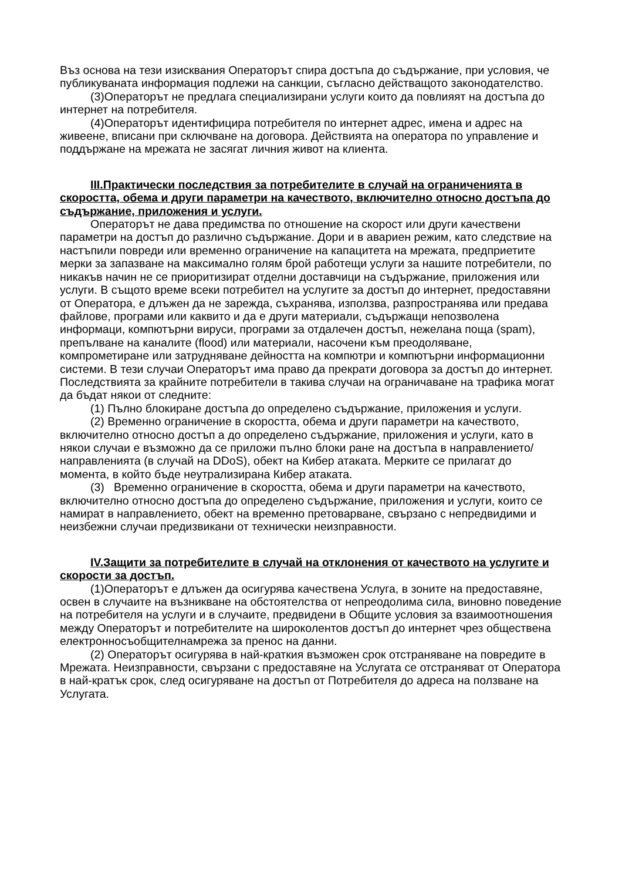Въз основа на тези изисквания Операторът спира достъпа до съдържание, при условия, че публикуваната информация подлежи на санкции, съгласно действащото законодателство.
(3)Операторът не предлага специализирани услуги които да повлияят на достъпа до интернет на потребителя.
(4)Операторът идентифицира потребителя по интернет адрес, имена и адрес на живеене, вписани при сключване на договора. Действията на оператора по управление и поддържане на мрежата не засягат личния живот на клиента.
III.Практически последствия за потребителите в случай на ограниченията в скоростта, обема и други параметри на качеството, включително относно достъпа до съдържание, приложения и услуги.
Операторът не дава предимства по отношение на скорост или други качествени параметри на достъп до различно съдържание. Дори и в авариен режим, като следствие на настъпили повреди или временно ограничение на капацитета на мрежата, предприетите мерки за запазване на максимално голям брой работещи услуги за нашите потребители, по никакъв начин не се приоритизират отделни доставчици на съдържание, приложения или услуги. В същото време всеки потребител на услугите за достъп до интернет, предоставяни от Оператора, е длъжен да не зарежда, съхранява, използва, разпространява или предава файлове, програми или каквито и да е други материали, съдържащи непозволена информаци, компютърни вируси, програми за отдалечен достъп, нежелана поща (spam), препълване на каналите (flood) или материали, насочени към преодоляване, компрометиране или затрудняване дейността на компютри и компютърни информационни системи. В тези случаи Операторът има право да прекрати договора за достъп до интернет. Последствията за крайните потребители в такива случаи на ограничаване на трафика могат да бъдат някои от следните:
(1) Пълно блокиране достъпа до определено съдържание, приложения и услуги.
(2) Временно ограничение в скоростта, обема и други параметри на качеството, включително относно достъп а до определено съдържание, приложения и услуги, като в някои случаи е възможно да се приложи пълно блоки ране на достъпа в направлението/ направленията (в случай на DDoS), обект на Кибер атаката. Мерките се прилагат до момента, в който бъде неутрализирана Кибер атаката.
(3) Временно ограничение в скоростта, обема и други параметри на качеството, включително относно достъпа до определено съдържание, приложения и услуги, които се намират в направлението, обект на временно претоварване, свързано с непредвидими и неизбежни случаи предизвикани от технически неизправности.
IV.Защити за потребителите в случай на отклонения от качеството на услугите и скорости за достъп.
(1)Операторът е длъжен да осигурява качествена Услуга, в зоните на предоставяне, освен в случаите на възникване на обстоятелства от непреодолима сила, виновно поведение на потребителя на услуги и в случаите, предвидени в Общите условия за взаимоотношения между Операторът и потребителите на широколентов достъп до интернет чрез обществена електронносъобщителнамрежа за пренос на данни.
(2) Операторът осигурява в най-краткия възможен срок отстраняване на повредите в Мрежата. Неизправности, свързани с предоставяне на Услугата се отстраняват от Оператора в най-кратък срок, след осигуряване на достъп от Потребителя до адреса на ползване на Услугата.